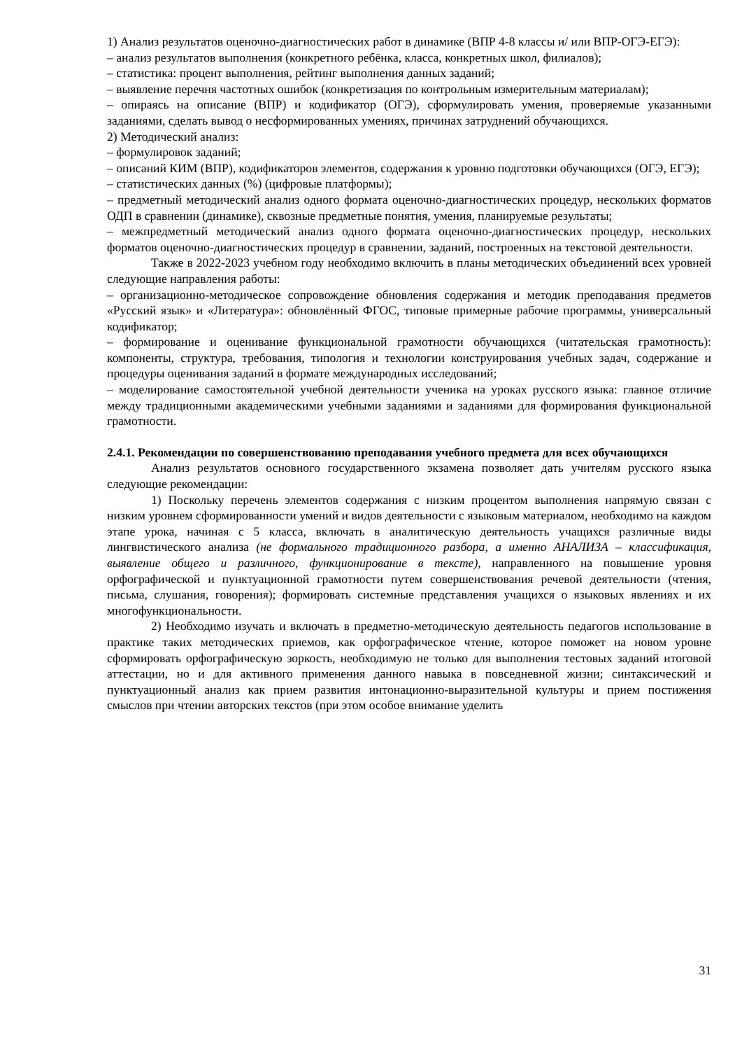1) Анализ результатов оценочно-диагностических работ в динамике (ВПР 4-8 классы и/ или ВПР-ОГЭ-ЕГЭ):
– анализ результатов выполнения (конкретного ребёнка, класса, конкретных школ, филиалов);
– статистика: процент выполнения, рейтинг выполнения данных заданий;
– выявление перечня частотных ошибок (конкретизация по контрольным измерительным материалам);
– опираясь на описание (ВПР) и кодификатор (ОГЭ), сформулировать умения, проверяемые указанными заданиями, сделать вывод о несформированных умениях, причинах затруднений обучающихся.
2) Методический анализ:
– формулировок заданий;
– описаний КИМ (ВПР), кодификаторов элементов, содержания к уровню подготовки обучающихся (ОГЭ, ЕГЭ);
– статистических данных (%) (цифровые платформы);
– предметный методический анализ одного формата оценочно-диагностических процедур, нескольких форматов ОДП в сравнении (динамике), сквозные предметные понятия, умения, планируемые результаты;
– межпредметный методический анализ одного формата оценочно-диагностических процедур, нескольких форматов оценочно-диагностических процедур в сравнении, заданий, построенных на текстовой деятельности.
Также в 2022-2023 учебном году необходимо включить в планы методических объединений всех уровней следующие направления работы:
– организационно-методическое сопровождение обновления содержания и методик преподавания предметов «Русский язык» и «Литература»: обновлённый ФГОС, типовые примерные рабочие программы, универсальный кодификатор;
– формирование и оценивание функциональной грамотности обучающихся (читательская грамотность): компоненты, структура, требования, типология и технологии конструирования учебных задач, содержание и процедуры оценивания заданий в формате международных исследований;
– моделирование самостоятельной учебной деятельности ученика на уроках русского языка: главное отличие между традиционными академическими учебными заданиями и заданиями для формирования функциональной грамотности.
2.4.1. Рекомендации по совершенствованию преподавания учебного предмета для всех обучающихся
Анализ результатов основного государственного экзамена позволяет дать учителям русского языка следующие рекомендации:
1) Поскольку перечень элементов содержания с низким процентом выполнения напрямую связан с низким уровнем сформированности умений и видов деятельности с языковым материалом, необходимо на каждом этапе урока, начиная с 5 класса, включать в аналитическую деятельность учащихся различные виды лингвистического анализа (не формального традиционного разбора, а именно АНАЛИЗА – классификация, выявление общего и различного, функционирование в тексте), направленного на повышение уровня орфографической и пунктуационной грамотности путем совершенствования речевой деятельности (чтения, письма, слушания, говорения); формировать системные представления учащихся о языковых явлениях и их многофункциональности.
2) Необходимо изучать и включать в предметно-методическую деятельность педагогов использование в практике таких методических приемов, как орфографическое чтение, которое поможет на новом уровне сформировать орфографическую зоркость, необходимую не только для выполнения тестовых заданий итоговой аттестации, но и для активного применения данного навыка в повседневной жизни; синтаксический и пунктуационный анализ как прием развития интонационно-выразительной культуры и прием постижения смыслов при чтении авторских текстов (при этом особое внимание уделить
31